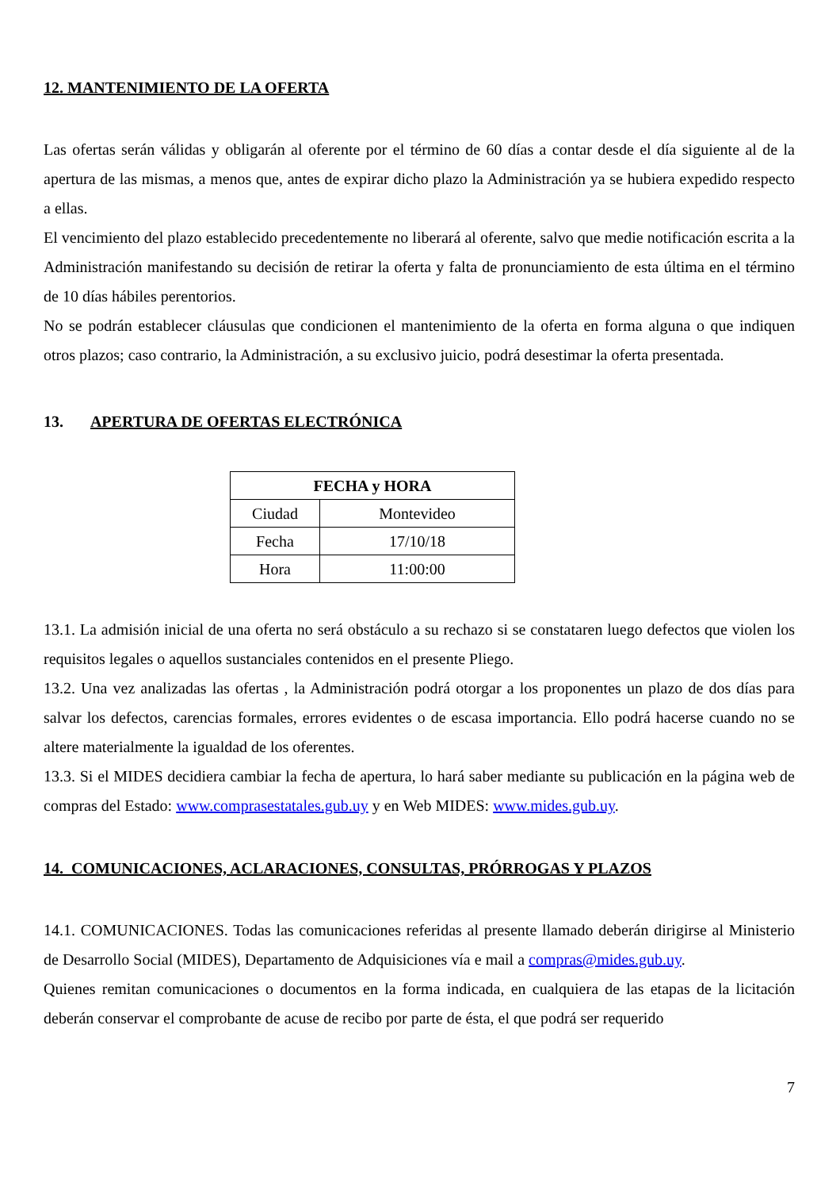12. MANTENIMIENTO DE LA OFERTA
Las ofertas serán válidas y obligarán al oferente por el término de 60 días a contar desde el día siguiente al de la apertura de las mismas, a menos que, antes de expirar dicho plazo la Administración ya se hubiera expedido respecto a ellas.
El vencimiento del plazo establecido precedentemente no liberará al oferente, salvo que medie notificación escrita a la Administración manifestando su decisión de retirar la oferta y falta de pronunciamiento de esta última en el término de 10 días hábiles perentorios.
No se podrán establecer cláusulas que condicionen el mantenimiento de la oferta en forma alguna o que indiquen otros plazos; caso contrario, la Administración, a su exclusivo juicio, podrá desestimar la oferta presentada.
13. APERTURA DE OFERTAS ELECTRÓNICA
| FECHA y HORA | |
| --- | --- |
| Ciudad | Montevideo |
| Fecha | 17/10/18 |
| Hora | 11:00:00 |
13.1. La admisión inicial de una oferta no será obstáculo a su rechazo si se constataren luego defectos que violen los requisitos legales o aquellos sustanciales contenidos en el presente Pliego.
13.2. Una vez analizadas las ofertas , la Administración podrá otorgar a los proponentes un plazo de dos días para salvar los defectos, carencias formales, errores evidentes o de escasa importancia. Ello podrá hacerse cuando no se altere materialmente la igualdad de los oferentes.
13.3. Si el MIDES decidiera cambiar la fecha de apertura, lo hará saber mediante su publicación en la página web de compras del Estado: www.comprasestatales.gub.uy y en Web MIDES: www.mides.gub.uy.
14. COMUNICACIONES, ACLARACIONES, CONSULTAS, PRÓRROGAS Y PLAZOS
14.1. COMUNICACIONES. Todas las comunicaciones referidas al presente llamado deberán dirigirse al Ministerio de Desarrollo Social (MIDES), Departamento de Adquisiciones vía e mail a compras@mides.gub.uy.
Quienes remitan comunicaciones o documentos en la forma indicada, en cualquiera de las etapas de la licitación deberán conservar el comprobante de acuse de recibo por parte de ésta, el que podrá ser requerido
7